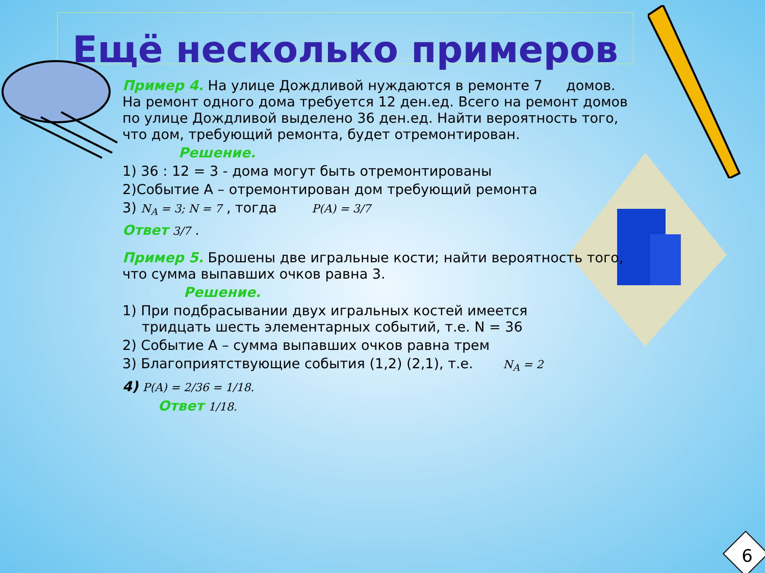Ещё несколько примеров
Пример 4. На улице Дождливой нуждаются в ремонте 7 домов. На ремонт одного дома требуется 12 ден.ед. Всего на ремонт домов по улице Дождливой выделено 36 ден.ед. Найти вероятность того, что дом, требующий ремонта, будет отремонтирован.
Решение.
1) 36 : 12 = 3 - дома могут быть отремонтированы
2)Событие А – отремонтирован дом требующий ремонта
3) N<sub>A</sub> = 3; N = 7 , тогда P(A) = 3/7
Ответ 3/7 .
Пример 5. Брошены две игральные кости; найти вероятность того, что сумма выпавших очков равна 3.
Решение.
1) При подбрасывании двух игральных костей имеется
тридцать шесть элементарных событий, т.е. N = 36
2) Событие А – сумма выпавших очков равна трем
3) Благоприятствующие события (1,2) (2,1), т.е. N<sub>A</sub> = 2
4) P(A) = 2/36 = 1/18.
Ответ 1/18.
6